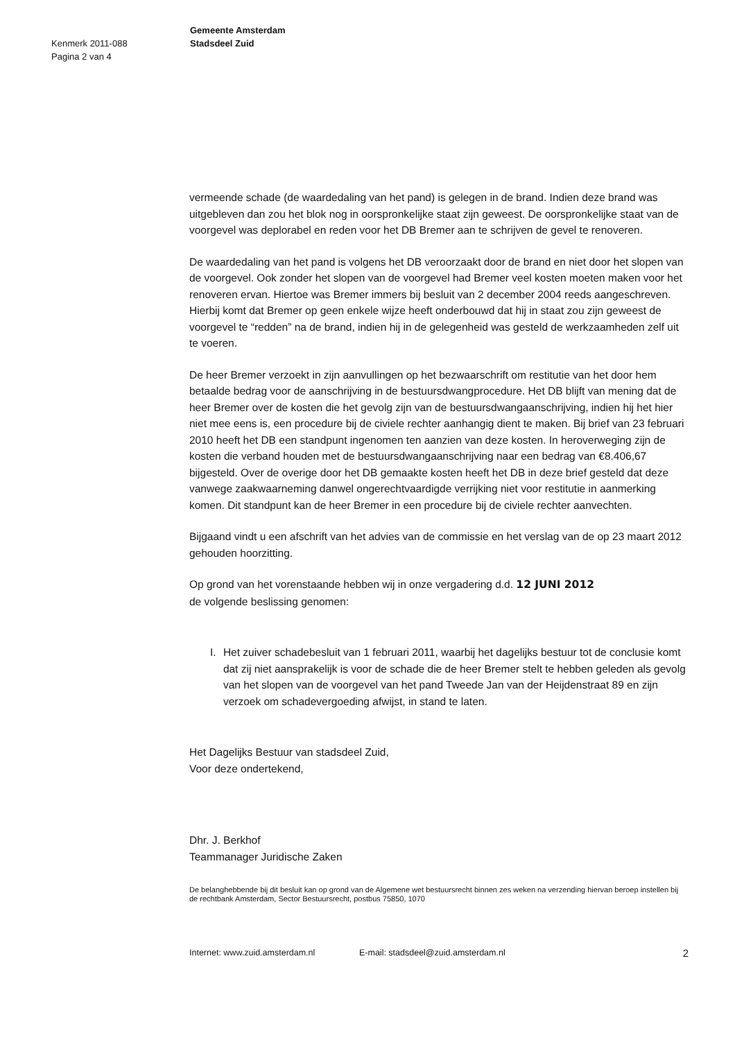Kenmerk 2011-088
Pagina 2 van 4
Gemeente Amsterdam
Stadsdeel Zuid
vermeende schade (de waardedaling van het pand) is gelegen in de brand. Indien deze brand was uitgebleven dan zou het blok nog in oorspronkelijke staat zijn geweest. De oorspronkelijke staat van de voorgevel was deplorabel en reden voor het DB Bremer aan te schrijven de gevel te renoveren.
De waardedaling van het pand is volgens het DB veroorzaakt door de brand en niet door het slopen van de voorgevel. Ook zonder het slopen van de voorgevel had Bremer veel kosten moeten maken voor het renoveren ervan. Hiertoe was Bremer immers bij besluit van 2 december 2004 reeds aangeschreven. Hierbij komt dat Bremer op geen enkele wijze heeft onderbouwd dat hij in staat zou zijn geweest de voorgevel te “redden” na de brand, indien hij in de gelegenheid was gesteld de werkzaamheden zelf uit te voeren.
De heer Bremer verzoekt in zijn aanvullingen op het bezwaarschrift om restitutie van het door hem betaalde bedrag voor de aanschrijving in de bestuursdwangprocedure. Het DB blijft van mening dat de heer Bremer over de kosten die het gevolg zijn van de bestuursdwangaanschrijving, indien hij het hier niet mee eens is, een procedure bij de civiele rechter aanhangig dient te maken. Bij brief van 23 februari 2010 heeft het DB een standpunt ingenomen ten aanzien van deze kosten. In heroverweging zijn de kosten die verband houden met de bestuursdwangaanschrijving naar een bedrag van €8.406,67 bijgesteld. Over de overige door het DB gemaakte kosten heeft het DB in deze brief gesteld dat deze vanwege zaakwaarneming danwel ongerechtvaardigde verrijking niet voor restitutie in aanmerking komen. Dit standpunt kan de heer Bremer in een procedure bij de civiele rechter aanvechten.
Bijgaand vindt u een afschrift van het advies van de commissie en het verslag van de op 23 maart 2012 gehouden hoorzitting.
Op grond van het vorenstaande hebben wij in onze vergadering d.d. 12 JUNI 2012
de volgende beslissing genomen:
I. Het zuiver schadebesluit van 1 februari 2011, waarbij het dagelijks bestuur tot de conclusie komt dat zij niet aansprakelijk is voor de schade die de heer Bremer stelt te hebben geleden als gevolg van het slopen van de voorgevel van het pand Tweede Jan van der Heijdenstraat 89 en zijn verzoek om schadevergoeding afwijst, in stand te laten.
Het Dagelijks Bestuur van stadsdeel Zuid,
Voor deze ondertekend,
Dhr. J. Berkhof
Teammanager Juridische Zaken
De belanghebbende bij dit besluit kan op grond van de Algemene wet bestuursrecht binnen zes weken na verzending hiervan beroep instellen bij de rechtbank Amsterdam, Sector Bestuursrecht, postbus 75850, 1070
Internet: www.zuid.amsterdam.nl E-mail: stadsdeel@zuid.amsterdam.nl 2